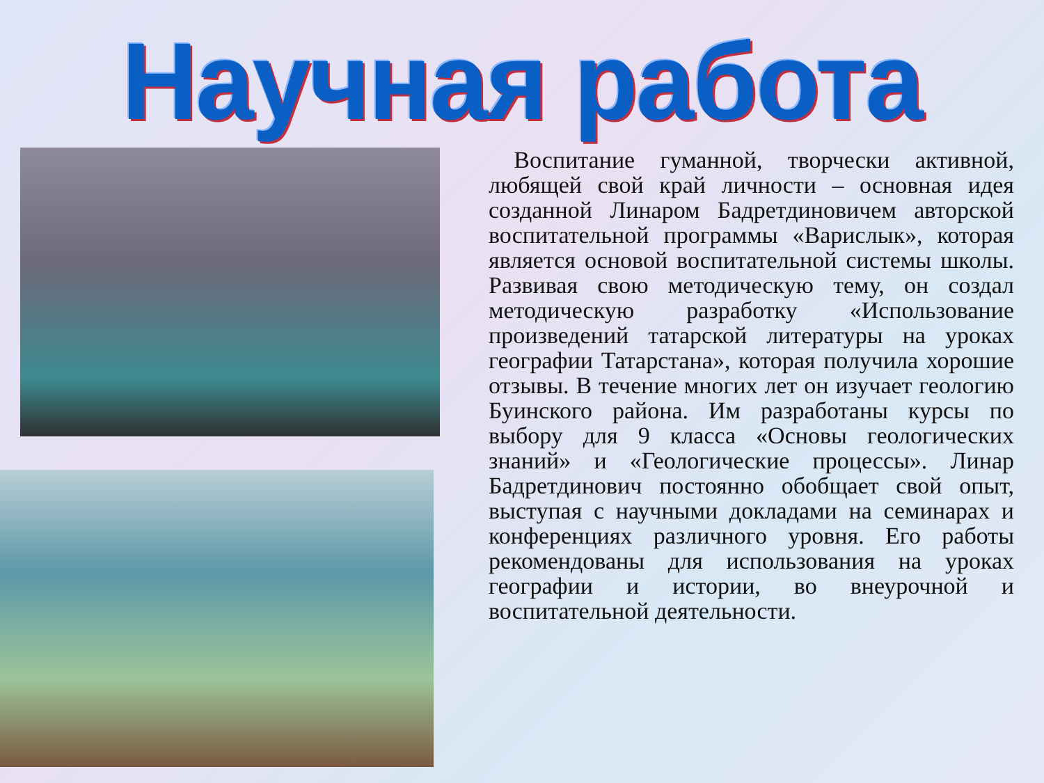Научная работа
Воспитание гуманной, творчески активной, любящей свой край личности – основная идея созданной Линаром Бадретдиновичем авторской воспитательной программы «Варислык», которая является основой воспитательной системы школы. Развивая свою методическую тему, он создал методическую разработку «Использование произведений татарской литературы на уроках географии Татарстана», которая получила хорошие отзывы. В течение многих лет он изучает геологию Буинского района. Им разработаны курсы по выбору для 9 класса «Основы геологических знаний» и «Геологические процессы». Линар Бадретдинович постоянно обобщает свой опыт, выступая с научными докладами на семинарах и конференциях различного уровня. Его работы рекомендованы для использования на уроках географии и истории, во внеурочной и воспитательной деятельности.